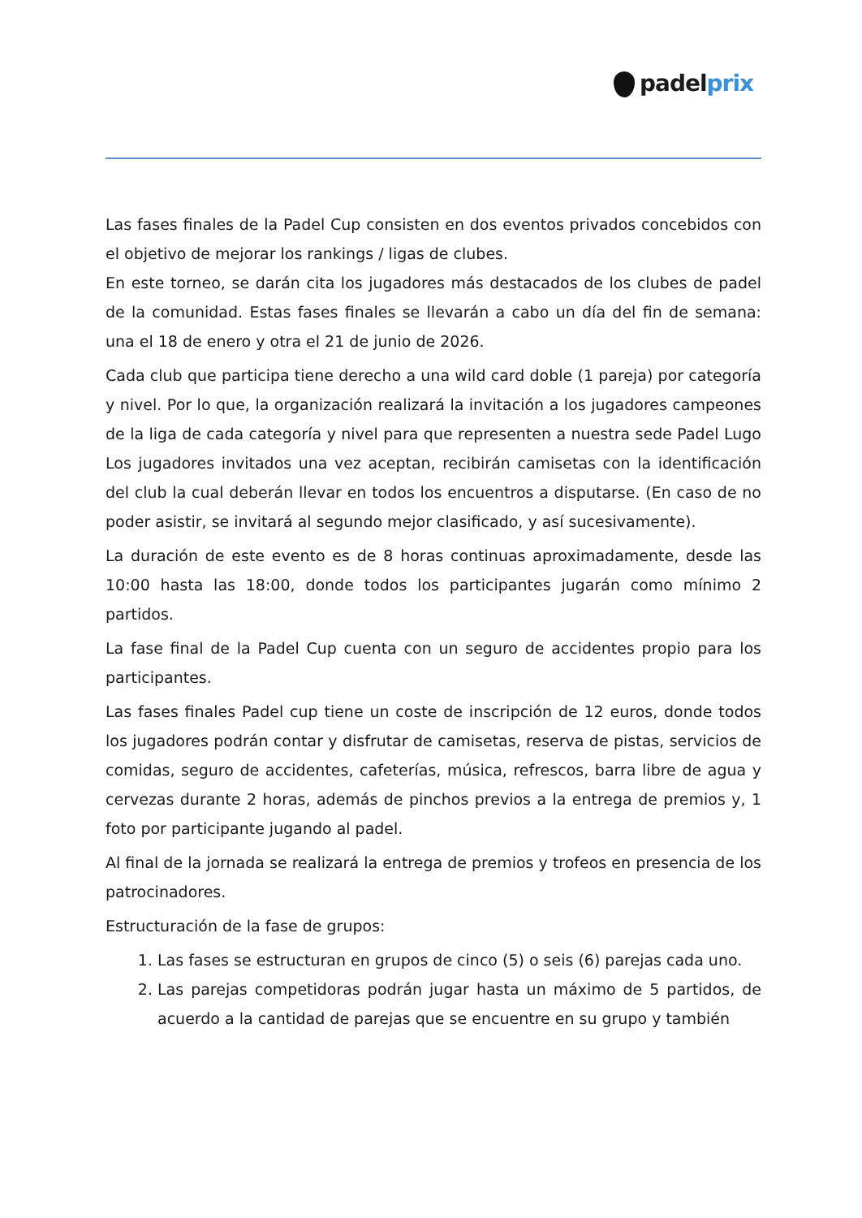padelprix
Las fases finales de la Padel Cup consisten en dos eventos privados concebidos con el objetivo de mejorar los rankings / ligas de clubes.
En este torneo, se darán cita los jugadores más destacados de los clubes de padel de la comunidad. Estas fases finales se llevarán a cabo un día del fin de semana: una el 18 de enero y otra el 21 de junio de 2026.
Cada club que participa tiene derecho a una wild card doble (1 pareja) por categoría y nivel. Por lo que, la organización realizará la invitación a los jugadores campeones de la liga de cada categoría y nivel para que representen a nuestra sede Padel Lugo Los jugadores invitados una vez aceptan, recibirán camisetas con la identificación del club la cual deberán llevar en todos los encuentros a disputarse. (En caso de no poder asistir, se invitará al segundo mejor clasificado, y así sucesivamente).
La duración de este evento es de 8 horas continuas aproximadamente, desde las 10:00 hasta las 18:00, donde todos los participantes jugarán como mínimo 2 partidos.
La fase final de la Padel Cup cuenta con un seguro de accidentes propio para los participantes.
Las fases finales Padel cup tiene un coste de inscripción de 12 euros, donde todos los jugadores podrán contar y disfrutar de camisetas, reserva de pistas, servicios de comidas, seguro de accidentes, cafeterías, música, refrescos, barra libre de agua y cervezas durante 2 horas, además de pinchos previos a la entrega de premios y, 1 foto por participante jugando al padel.
Al final de la jornada se realizará la entrega de premios y trofeos en presencia de los patrocinadores.
Estructuración de la fase de grupos:
1. Las fases se estructuran en grupos de cinco (5) o seis (6) parejas cada uno.
2. Las parejas competidoras podrán jugar hasta un máximo de 5 partidos, de acuerdo a la cantidad de parejas que se encuentre en su grupo y también